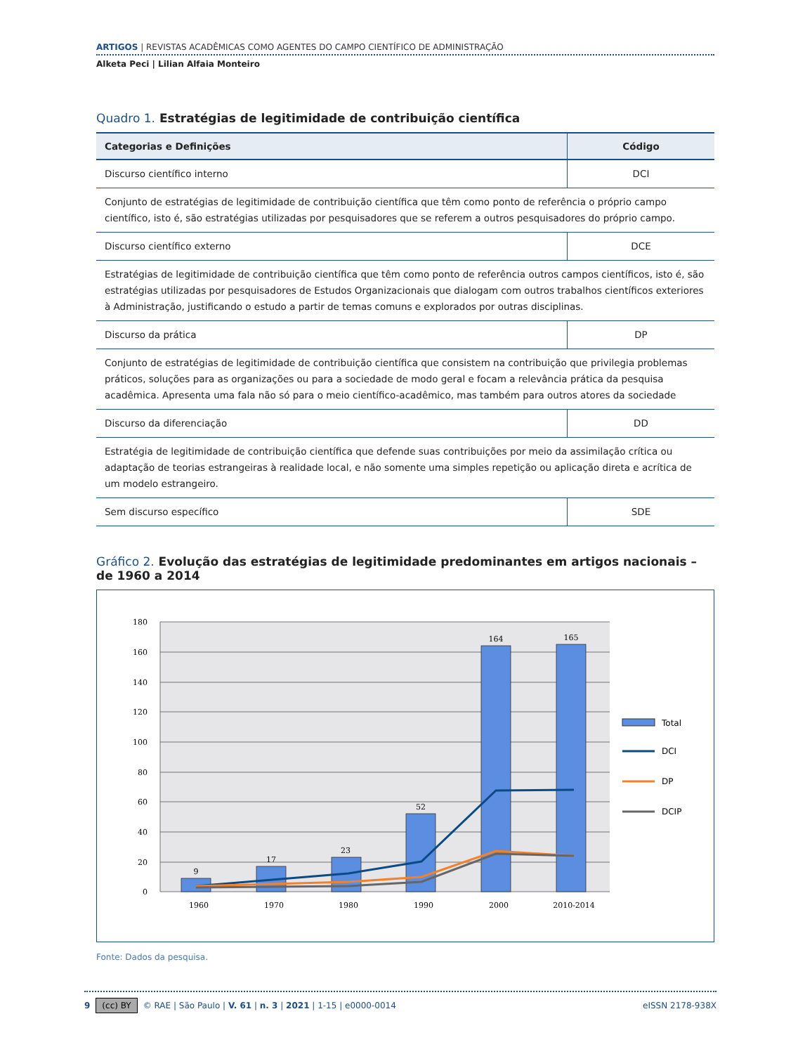ARTIGOS | REVISTAS ACADÊMICAS COMO AGENTES DO CAMPO CIENTÍFICO DE ADMINISTRAÇÃO
Alketa Peci | Lilian Alfaia Monteiro
Quadro 1. Estratégias de legitimidade de contribuição científica
| Categorias e Definições | Código |
| --- | --- |
| Discurso científico interno | DCI |
| Conjunto de estratégias de legitimidade de contribuição científica que têm como ponto de referência o próprio campo científico, isto é, são estratégias utilizadas por pesquisadores que se referem a outros pesquisadores do próprio campo. | |
| Discurso científico externo | DCE |
| Estratégias de legitimidade de contribuição científica que têm como ponto de referência outros campos científicos, isto é, são estratégias utilizadas por pesquisadores de Estudos Organizacionais que dialogam com outros trabalhos científicos exteriores à Administração, justificando o estudo a partir de temas comuns e explorados por outras disciplinas. | |
| Discurso da prática | DP |
| Conjunto de estratégias de legitimidade de contribuição científica que consistem na contribuição que privilegia problemas práticos, soluções para as organizações ou para a sociedade de modo geral e focam a relevância prática da pesquisa acadêmica. Apresenta uma fala não só para o meio científico-acadêmico, mas também para outros atores da sociedade | |
| Discurso da diferenciação | DD |
| Estratégia de legitimidade de contribuição científica que defende suas contribuições por meio da assimilação crítica ou adaptação de teorias estrangeiras à realidade local, e não somente uma simples repetição ou aplicação direta e acrítica de um modelo estrangeiro. | |
| Sem discurso específico | SDE |
Gráfico 2. Evolução das estratégias de legitimidade predominantes em artigos nacionais – de 1960 a 2014
180
160
140
120
100
80
60
40
20
0
9
17
23
52
164
165
1960
1970
1980
1990
2000
2010-2014
Total
DCI
DP
DCIP
Fonte: Dados da pesquisa.
9 (cc) BY © RAE | São Paulo | V. 61 | n. 3 | 2021 | 1-15 | e0000-0014 eISSN 2178-938X